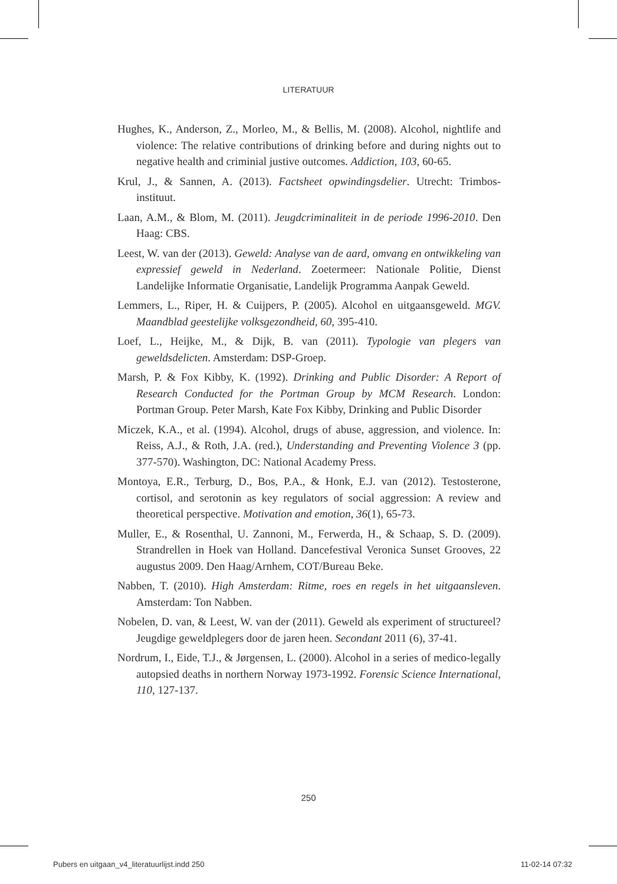LITERATUUR
Hughes, K., Anderson, Z., Morleo, M., & Bellis, M. (2008). Alcohol, nightlife and violence: The relative contributions of drinking before and during nights out to negative health and criminial justive outcomes. Addiction, 103, 60-65.
Krul, J., & Sannen, A. (2013). Factsheet opwindingsdelier. Utrecht: Trimbos-instituut.
Laan, A.M., & Blom, M. (2011). Jeugdcriminaliteit in de periode 1996-2010. Den Haag: CBS.
Leest, W. van der (2013). Geweld: Analyse van de aard, omvang en ontwikkeling van expressief geweld in Nederland. Zoetermeer: Nationale Politie, Dienst Landelijke Informatie Organisatie, Landelijk Programma Aanpak Geweld.
Lemmers, L., Riper, H. & Cuijpers, P. (2005). Alcohol en uitgaansgeweld. MGV. Maandblad geestelijke volksgezondheid, 60, 395-410.
Loef, L., Heijke, M., & Dijk, B. van (2011). Typologie van plegers van geweldsdelicten. Amsterdam: DSP-Groep.
Marsh, P. & Fox Kibby, K. (1992). Drinking and Public Disorder: A Report of Research Conducted for the Portman Group by MCM Research. London: Portman Group. Peter Marsh, Kate Fox Kibby, Drinking and Public Disorder
Miczek, K.A., et al. (1994). Alcohol, drugs of abuse, aggression, and violence. In: Reiss, A.J., & Roth, J.A. (red.), Understanding and Preventing Violence 3 (pp. 377-570). Washington, DC: National Academy Press.
Montoya, E.R., Terburg, D., Bos, P.A., & Honk, E.J. van (2012). Testosterone, cortisol, and serotonin as key regulators of social aggression: A review and theoretical perspective. Motivation and emotion, 36(1), 65-73.
Muller, E., & Rosenthal, U. Zannoni, M., Ferwerda, H., & Schaap, S. D. (2009). Strandrellen in Hoek van Holland. Dancefestival Veronica Sunset Grooves, 22 augustus 2009. Den Haag/Arnhem, COT/Bureau Beke.
Nabben, T. (2010). High Amsterdam: Ritme, roes en regels in het uitgaansleven. Amsterdam: Ton Nabben.
Nobelen, D. van, & Leest, W. van der (2011). Geweld als experiment of structureel? Jeugdige geweldplegers door de jaren heen. Secondant 2011 (6), 37-41.
Nordrum, I., Eide, T.J., & Jørgensen, L. (2000). Alcohol in a series of medico-legally autopsied deaths in northern Norway 1973-1992. Forensic Science International, 110, 127-137.
250
Pubers en uitgaan_v4_literatuurlijst.indd 250 11-02-14 07:32